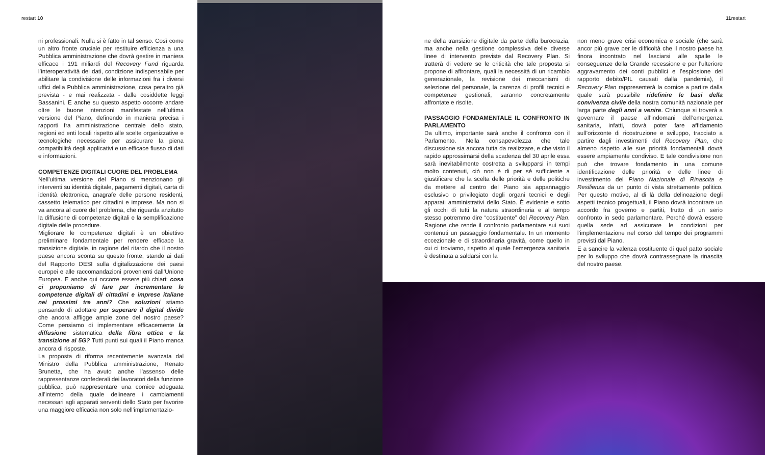restart 10 11restart
ni professionali. Nulla si è fatto in tal senso. Così come un altro fronte cruciale per restituire efficienza a una Pubblica amministrazione che dovrà gestire in maniera efficace i 191 miliardi del Recovery Fund riguarda l’interoperatività dei dati, condizione indispensabile per abilitare la condivisione delle informazioni fra i diversi uffici della Pubblica amministrazione, cosa peraltro già prevista - e mai realizzata - dalle cosiddette leggi Bassanini. E anche su questo aspetto occorre andare oltre le buone intenzioni manifestate nell’ultima versione del Piano, definendo in maniera precisa i rapporti fra amministrazione centrale dello stato, regioni ed enti locali rispetto alle scelte organizzative e tecnologiche necessarie per assicurare la piena compatibilità degli applicativi e un efficace flusso di dati e informazioni.
COMPETENZE DIGITALI CUORE DEL PROBLEMA
Nell’ultima versione del Piano si menzionano gli interventi su identità digitale, pagamenti digitali, carta di identità elettronica, anagrafe delle persone residenti, cassetto telematico per cittadini e imprese. Ma non si va ancora al cuore del problema, che riguarda anzitutto la diffusione di competenze digitali e la semplificazione digitale delle procedure.
Migliorare le competenze digitali è un obiettivo preliminare fondamentale per rendere efficace la transizione digitale, in ragione del ritardo che il nostro paese ancora sconta su questo fronte, stando ai dati del Rapporto DESI sulla digitalizzazione dei paesi europei e alle raccomandazioni provenienti dall’Unione Europea. E anche qui occorre essere più chiari: cosa ci proponiamo di fare per incrementare le competenze digitali di cittadini e imprese italiane nei prossimi tre anni? Che soluzioni stiamo pensando di adottare per superare il digital divide che ancora affligge ampie zone del nostro paese? Come pensiamo di implementare efficacemente la diffusione sistematica della fibra ottica e la transizione al 5G? Tutti punti sui quali il Piano manca ancora di risposte.
La proposta di riforma recentemente avanzata dal Ministro della Pubblica amministrazione, Renato Brunetta, che ha avuto anche l’assenso delle rappresentanze confederali dei lavoratori della funzione pubblica, può rappresentare una cornice adeguata all’interno della quale delineare i cambiamenti necessari agli apparati serventi dello Stato per favorire una maggiore efficacia non solo nell’implementazio-
ne della transizione digitale da parte della burocrazia, ma anche nella gestione complessiva delle diverse linee di intervento previste dal Recovery Plan. Si tratterà di vedere se le criticità che tale proposta si propone di affrontare, quali la necessità di un ricambio generazionale, la revisione dei meccanismi di selezione del personale, la carenza di profili tecnici e competenze gestionali, saranno concretamente affrontate e risolte.
PASSAGGIO FONDAMENTALE IL CONFRONTO IN PARLAMENTO
Da ultimo, importante sarà anche il confronto con il Parlamento. Nella consapevolezza che tale discussione sia ancora tutta da realizzare, e che visto il rapido approssimarsi della scadenza del 30 aprile essa sarà inevitabilmente costretta a svilupparsi in tempi molto contenuti, ciò non è di per sé sufficiente a giustificare che la scelta delle priorità e delle politiche da mettere al centro del Piano sia appannaggio esclusivo o privilegiato degli organi tecnici e degli apparati amministrativi dello Stato. È evidente e sotto gli occhi di tutti la natura straordinaria e al tempo stesso potremmo dire “costituente” del Recovery Plan. Ragione che rende il confronto parlamentare sui suoi contenuti un passaggio fondamentale. In un momento eccezionale e di straordinaria gravità, come quello in cui ci troviamo, rispetto al quale l’emergenza sanitaria è destinata a saldarsi con la
non meno grave crisi economica e sociale (che sarà ancor più grave per le difficoltà che il nostro paese ha finora incontrato nel lasciarsi alle spalle le conseguenze della Grande recessione e per l’ulteriore aggravamento dei conti pubblici e l’esplosione del rapporto debito/PIL causati dalla pandemia), il Recovery Plan rappresenterà la cornice a partire dalla quale sarà possibile ridefinire le basi della convivenza civile della nostra comunità nazionale per larga parte degli anni a venire. Chiunque si troverà a governare il paese all’indomani dell’emergenza sanitaria, infatti, dovrà poter fare affidamento sull’orizzonte di ricostruzione e sviluppo, tracciato a partire dagli investimenti del Recovery Plan, che almeno rispetto alle sue priorità fondamentali dovrà essere ampiamente condiviso. E tale condivisione non può che trovare fondamento in una comune identificazione delle priorità e delle linee di investimento del Piano Nazionale di Rinascita e Resilienza da un punto di vista strettamente politico. Per questo motivo, al di là della delineazione degli aspetti tecnico progettuali, il Piano dovrà incontrare un accordo fra governo e partiti, frutto di un serio confronto in sede parlamentare. Perché dovrà essere quella sede ad assicurare le condizioni per l’implementazione nel corso del tempo dei programmi previsti dal Piano.
E a sancire la valenza costituente di quel patto sociale per lo sviluppo che dovrà contrassegnare la rinascita del nostro paese.